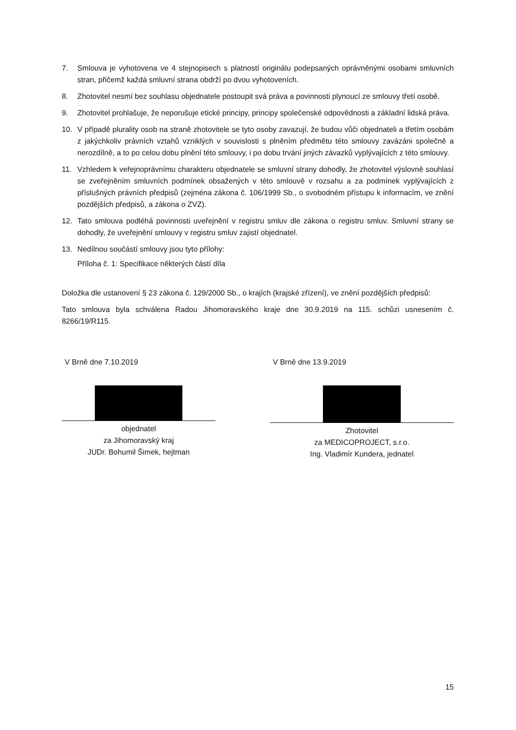7. Smlouva je vyhotovena ve 4 stejnopisech s platností originálu podepsaných oprávněnými osobami smluvních stran, přičemž každá smluvní strana obdrží po dvou vyhotoveních.
8. Zhotovitel nesmí bez souhlasu objednatele postoupit svá práva a povinnosti plynoucí ze smlouvy třetí osobě.
9. Zhotovitel prohlašuje, že neporušuje etické principy, principy společenské odpovědnosti a základní lidská práva.
10. V případě plurality osob na straně zhotovitele se tyto osoby zavazují, že budou vůči objednateli a třetím osobám z jakýchkoliv právních vztahů vzniklých v souvislosti s plněním předmětu této smlouvy zavázáni společně a nerozdílně, a to po celou dobu plnění této smlouvy, i po dobu trvání jiných závazků vyplývajících z této smlouvy.
11. Vzhledem k veřejnoprávnímu charakteru objednatele se smluvní strany dohodly, že zhotovitel výslovně souhlasí se zveřejněním smluvních podmínek obsažených v této smlouvě v rozsahu a za podmínek vyplývajících z příslušných právních předpisů (zejména zákona č. 106/1999 Sb., o svobodném přístupu k informacím, ve znění pozdějších předpisů, a zákona o ZVZ).
12. Tato smlouva podléhá povinnosti uveřejnění v registru smluv dle zákona o registru smluv. Smluvní strany se dohodly, že uveřejnění smlouvy v registru smluv zajistí objednatel.
13. Nedílnou součástí smlouvy jsou tyto přílohy:
Příloha č. 1: Specifikace některých částí díla
Doložka dle ustanovení § 23 zákona č. 129/2000 Sb., o krajích (krajské zřízení), ve znění pozdějších předpisů:
Tato smlouva byla schválena Radou Jihomoravského kraje dne 30.9.2019 na 115. schůzi usnesením č. 8266/19/R115.
V Brně dne 7.10.2019
objednatel
za Jihomoravský kraj
JUDr. Bohumil Šimek, hejtman
V Brně dne 13.9.2019
Zhotovitel
za MEDICOPROJECT, s.r.o.
Ing. Vladimír Kundera, jednatel
15